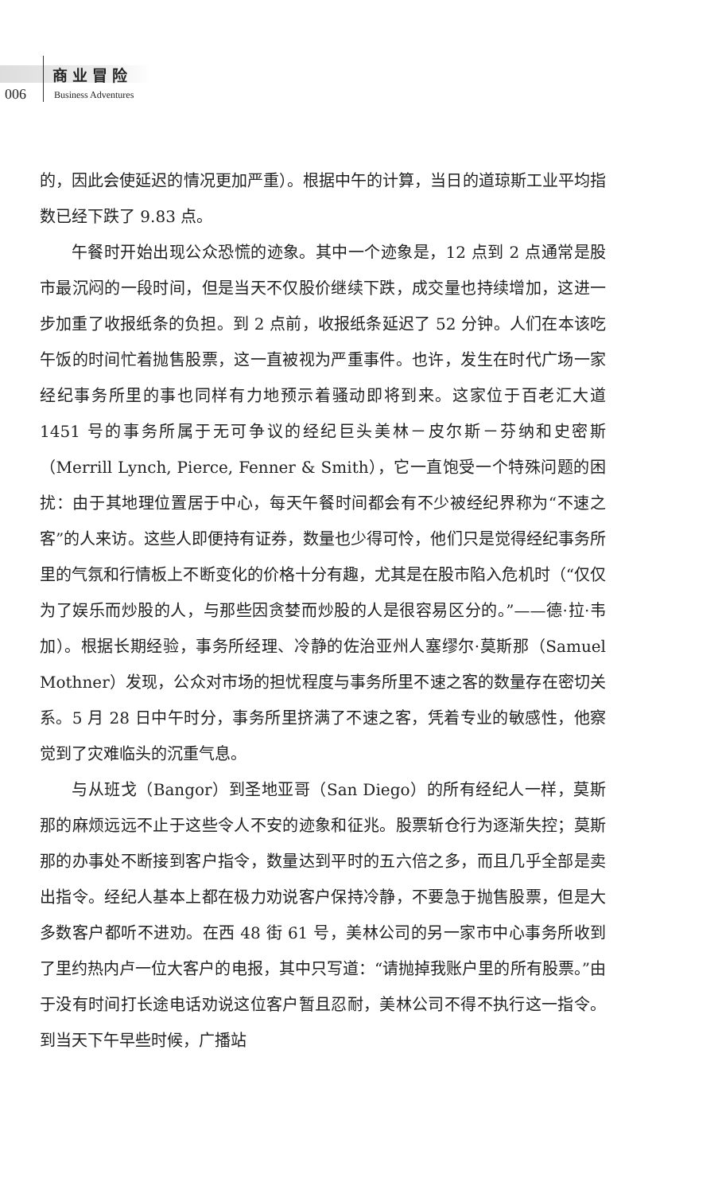商业冒险
006 Business Adventures
的，因此会使延迟的情况更加严重）。根据中午的计算，当日的道琼斯工业平均指数已经下跌了 9.83 点。
午餐时开始出现公众恐慌的迹象。其中一个迹象是，12 点到 2 点通常是股市最沉闷的一段时间，但是当天不仅股价继续下跌，成交量也持续增加，这进一步加重了收报纸条的负担。到 2 点前，收报纸条延迟了 52 分钟。人们在本该吃午饭的时间忙着抛售股票，这一直被视为严重事件。也许，发生在时代广场一家经纪事务所里的事也同样有力地预示着骚动即将到来。这家位于百老汇大道 1451 号的事务所属于无可争议的经纪巨头美林－皮尔斯－芬纳和史密斯（Merrill Lynch, Pierce, Fenner & Smith），它一直饱受一个特殊问题的困扰：由于其地理位置居于中心，每天午餐时间都会有不少被经纪界称为“不速之客”的人来访。这些人即便持有证券，数量也少得可怜，他们只是觉得经纪事务所里的气氛和行情板上不断变化的价格十分有趣，尤其是在股市陷入危机时（“仅仅为了娱乐而炒股的人，与那些因贪婪而炒股的人是很容易区分的。”——德·拉·韦加）。根据长期经验，事务所经理、冷静的佐治亚州人塞缪尔·莫斯那（Samuel Mothner）发现，公众对市场的担忧程度与事务所里不速之客的数量存在密切关系。5 月 28 日中午时分，事务所里挤满了不速之客，凭着专业的敏感性，他察觉到了灾难临头的沉重气息。
与从班戈（Bangor）到圣地亚哥（San Diego）的所有经纪人一样，莫斯那的麻烦远远不止于这些令人不安的迹象和征兆。股票斩仓行为逐渐失控；莫斯那的办事处不断接到客户指令，数量达到平时的五六倍之多，而且几乎全部是卖出指令。经纪人基本上都在极力劝说客户保持冷静，不要急于抛售股票，但是大多数客户都听不进劝。在西 48 街 61 号，美林公司的另一家市中心事务所收到了里约热内卢一位大客户的电报，其中只写道：“请抛掉我账户里的所有股票。”由于没有时间打长途电话劝说这位客户暂且忍耐，美林公司不得不执行这一指令。到当天下午早些时候，广播站